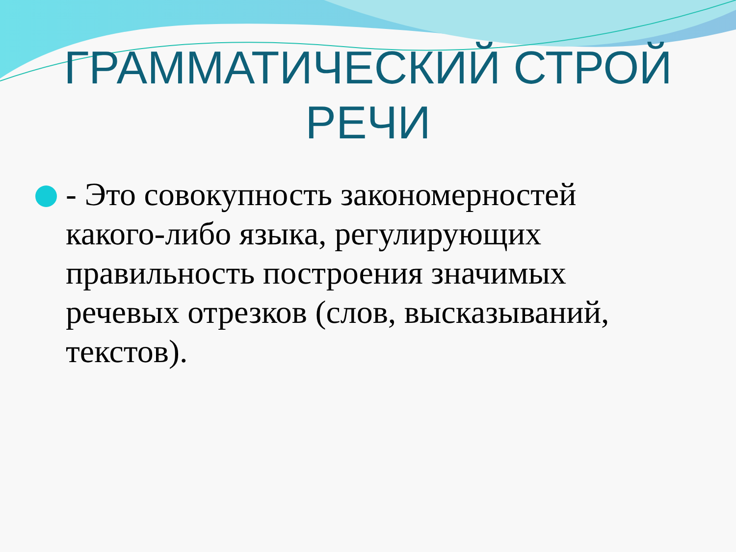ГРАММАТИЧЕСКИЙ СТРОЙ
РЕЧИ
- Это совокупность закономерностей какого-либо языка, регулирующих правильность построения значимых речевых отрезков (слов, высказываний, текстов).